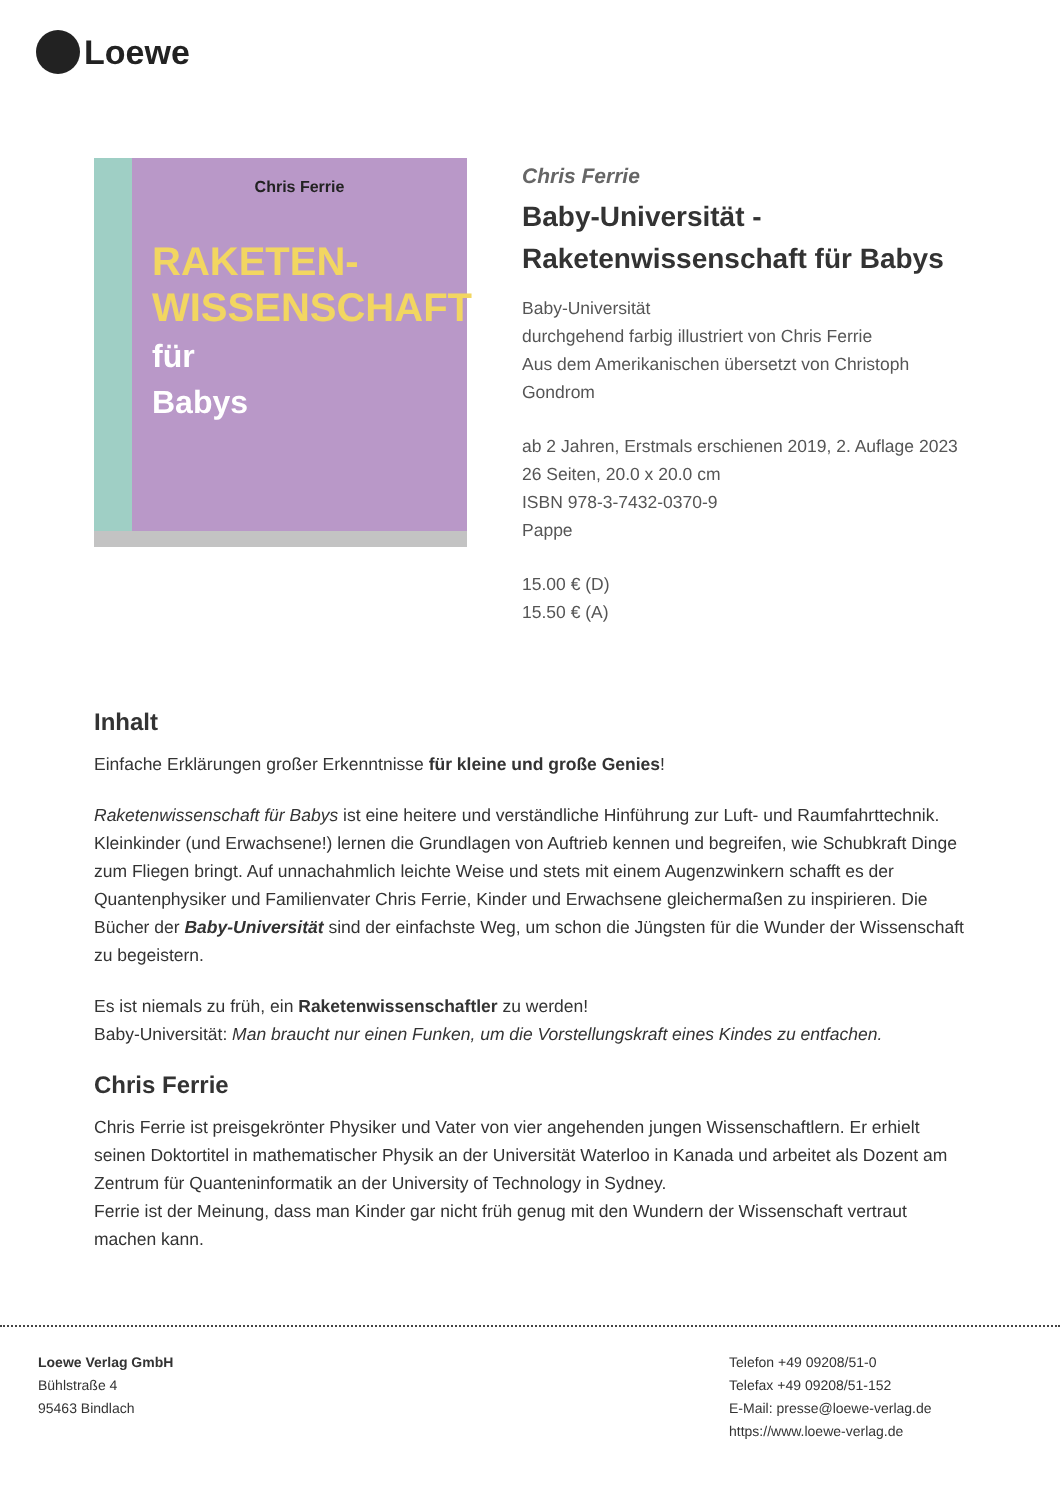Loewe
Chris Ferrie
RAKETEN-
WISSENSCHAFT
für
Babys
Chris Ferrie
Baby-Universität -
Raketenwissenschaft für Babys
Baby-Universität
durchgehend farbig illustriert von Chris Ferrie
Aus dem Amerikanischen übersetzt von Christoph Gondrom
ab 2 Jahren, Erstmals erschienen 2019, 2. Auflage 2023
26 Seiten, 20.0 x 20.0 cm
ISBN 978-3-7432-0370-9
Pappe
15.00 € (D)
15.50 € (A)
Inhalt
Einfache Erklärungen großer Erkenntnisse für kleine und große Genies!
Raketenwissenschaft für Babys ist eine heitere und verständliche Hinführung zur Luft- und Raumfahrttechnik. Kleinkinder (und Erwachsene!) lernen die Grundlagen von Auftrieb kennen und begreifen, wie Schubkraft Dinge zum Fliegen bringt. Auf unnachahmlich leichte Weise und stets mit einem Augenzwinkern schafft es der Quantenphysiker und Familienvater Chris Ferrie, Kinder und Erwachsene gleichermaßen zu inspirieren. Die Bücher der Baby-Universität sind der einfachste Weg, um schon die Jüngsten für die Wunder der Wissenschaft zu begeistern.
Es ist niemals zu früh, ein Raketenwissenschaftler zu werden!
Baby-Universität: Man braucht nur einen Funken, um die Vorstellungskraft eines Kindes zu entfachen.
Chris Ferrie
Chris Ferrie ist preisgekrönter Physiker und Vater von vier angehenden jungen Wissenschaftlern. Er erhielt seinen Doktortitel in mathematischer Physik an der Universität Waterloo in Kanada und arbeitet als Dozent am Zentrum für Quanteninformatik an der University of Technology in Sydney.
Ferrie ist der Meinung, dass man Kinder gar nicht früh genug mit den Wundern der Wissenschaft vertraut machen kann.
Loewe Verlag GmbH
Bühlstraße 4
95463 Bindlach
Telefon +49 09208/51-0
Telefax +49 09208/51-152
E-Mail: presse@loewe-verlag.de
https://www.loewe-verlag.de